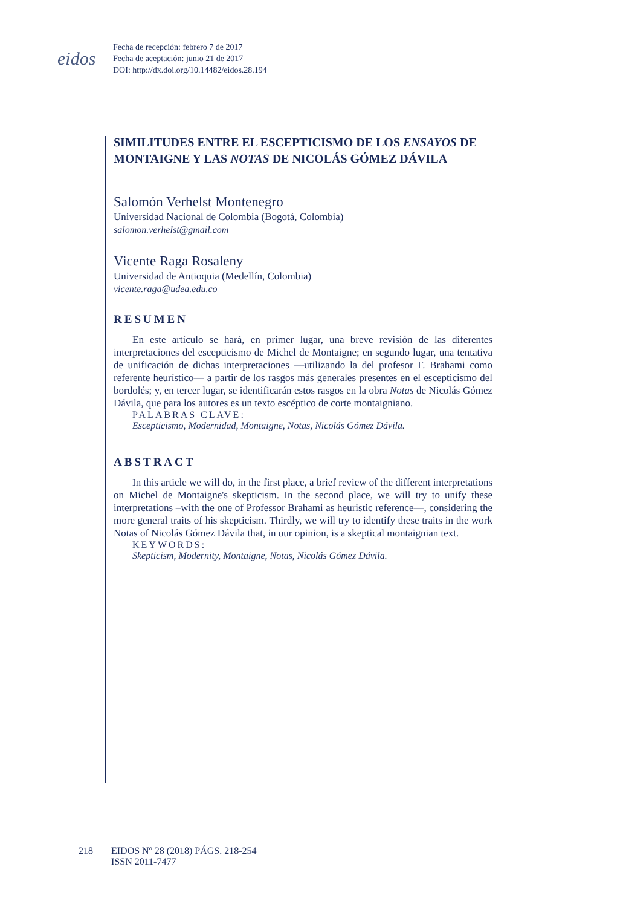eidos
Fecha de recepción: febrero 7 de 2017
Fecha de aceptación: junio 21 de 2017
DOI: http://dx.doi.org/10.14482/eidos.28.194
SIMILITUDES ENTRE EL ESCEPTICISMO DE LOS ENSAYOS DE MONTAIGNE Y LAS NOTAS DE NICOLÁS GÓMEZ DÁVILA
Salomón Verhelst Montenegro
Universidad Nacional de Colombia (Bogotá, Colombia)
salomon.verhelst@gmail.com
Vicente Raga Rosaleny
Universidad de Antioquia (Medellín, Colombia)
vicente.raga@udea.edu.co
RESUMEN
En este artículo se hará, en primer lugar, una breve revisión de las diferentes interpretaciones del escepticismo de Michel de Montaigne; en segundo lugar, una tentativa de unificación de dichas interpretaciones —utilizando la del profesor F. Brahami como referente heurístico— a partir de los rasgos más generales presentes en el escepticismo del bordolés; y, en tercer lugar, se identificarán estos rasgos en la obra Notas de Nicolás Gómez Dávila, que para los autores es un texto escéptico de corte montaigniano.
PALABRAS CLAVE:
Escepticismo, Modernidad, Montaigne, Notas, Nicolás Gómez Dávila.
ABSTRACT
In this article we will do, in the first place, a brief review of the different interpretations on Michel de Montaigne's skepticism. In the second place, we will try to unify these interpretations –with the one of Professor Brahami as heuristic reference—, considering the more general traits of his skepticism. Thirdly, we will try to identify these traits in the work Notas of Nicolás Gómez Dávila that, in our opinion, is a skeptical montaignian text.
KEYWORDS:
Skepticism, Modernity, Montaigne, Notas, Nicolás Gómez Dávila.
218 EIDOS Nº 28 (2018) PÁGS. 218-254
ISSN 2011-7477